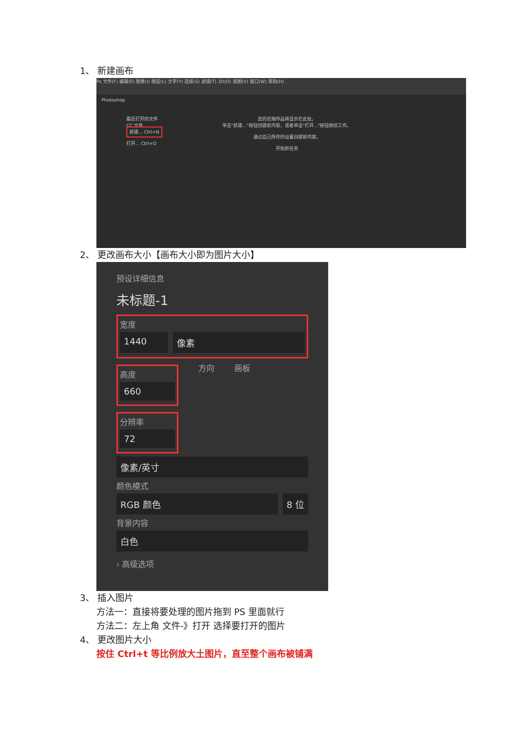1、 新建画布
Ps 文件(F) 编辑(E) 图像(I) 图层(L) 文字(Y) 选择(S) 滤镜(T) 3D(D) 视图(V) 窗口(W) 帮助(H)
Photoshop
最近打开的文件
CC 文件
新建... Ctrl+N
打开... Ctrl+O
您的近期作品将显示在此处。
单击"新建..."按钮创建新内容，或者单击"打开..."按钮继续工作。
通过自己所作的设置创建新内容。
开始新任务
2、 更改画布大小【画布大小即为图片大小】
预设详细信息
未标题-1
宽度
1440 像素
高度
660
方向 画板
分辨率
72
像素/英寸
颜色模式
RGB 颜色 8 位
背景内容
白色
› 高级选项
3、 插入图片
方法一：直接将要处理的图片拖到 PS 里面就行
方法二：左上角 文件-》打开 选择要打开的图片
4、 更改图片大小
按住 Ctrl+t 等比例放大土图片，直至整个画布被铺满